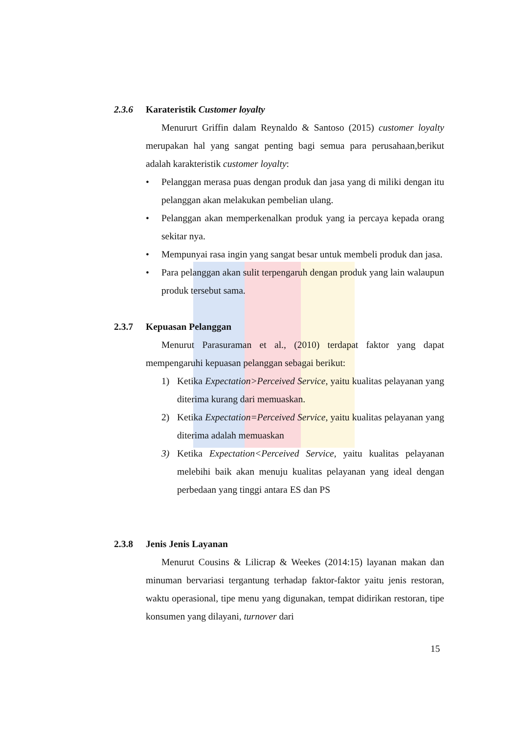2.3.6 Karateristik Customer loyalty
Menururt Griffin dalam Reynaldo & Santoso (2015) customer loyalty merupakan hal yang sangat penting bagi semua para perusahaan,berikut adalah karakteristik customer loyalty:
• Pelanggan merasa puas dengan produk dan jasa yang di miliki dengan itu pelanggan akan melakukan pembelian ulang.
• Pelanggan akan memperkenalkan produk yang ia percaya kepada orang sekitar nya.
• Mempunyai rasa ingin yang sangat besar untuk membeli produk dan jasa.
• Para pelanggan akan sulit terpengaruh dengan produk yang lain walaupun produk tersebut sama.
2.3.7 Kepuasan Pelanggan
Menurut Parasuraman et al., (2010) terdapat faktor yang dapat mempengaruhi kepuasan pelanggan sebagai berikut:
1) Ketika Expectation>Perceived Service, yaitu kualitas pelayanan yang diterima kurang dari memuaskan.
2) Ketika Expectation=Perceived Service, yaitu kualitas pelayanan yang diterima adalah memuaskan
3) Ketika Expectation<Perceived Service, yaitu kualitas pelayanan melebihi baik akan menuju kualitas pelayanan yang ideal dengan perbedaan yang tinggi antara ES dan PS
2.3.8 Jenis Jenis Layanan
Menurut Cousins & Lilicrap & Weekes (2014:15) layanan makan dan minuman bervariasi tergantung terhadap faktor-faktor yaitu jenis restoran, waktu operasional, tipe menu yang digunakan, tempat didirikan restoran, tipe konsumen yang dilayani, turnover dari
15